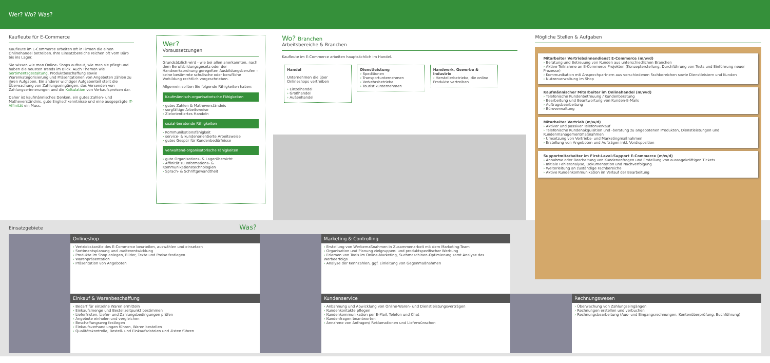Wer? Wo? Was?
Kaufleute für E-Commerce
Kaufleute im E-Commerce arbeiten oft in Firmen die einen Onlinehandel betreiben. Ihre Einsatzbereiche reichen oft vom Büro bis ins Lager.
Sie wissen wie man Online- Shops aufbaut, wie man sie pflegt und haben die neusten Trends im Blick. Auch Themen wie Sortimentsgestaltung, Produktbeschaffung sowie Warenkategorisierung und Präsentationen von Angeboten zählen zu ihren Aufgaben. Ein anderer wichtiger Aufgabenteil stellt die Überwachung von Zahlungseingängen, das Versenden von Zahlungserinnerungen und die Kalkulation von Verkaufspreisen dar.
Daher ist kaufmännisches Denken, ein gutes Zahlen- und Matheverständnis, gute Englischkenntnisse und eine ausgeprägte IT-Affinität ein Muss.
Wer?
Voraussetzungen
Grundsätzlich wird - wie bei allen anerkannten, nach dem Berufsbildungsgesetz oder der Handwerksordnung geregelten Ausbildungsberufen - keine bestimmte schulische oder berufliche Vorbildung rechtlich vorgeschrieben.
Allgemein sollten Sie folgende Fähigkeiten haben:
Kaufmännisch-organisatorische Fähigkeiten
gutes Zahlen & Matheverständnis
sorgfältige Arbeitsweise
Zielorientiertes Handeln
sozial-beratende Fähigkeiten
Kommunikationsfähigkeit
service- & kundenorientierte Arbeitsweise
gutes Gespür für Kundenbedürfnisse
verwaltend-organisatorische Fähigkeiten
gute Organisations- & Lagerübersicht
Affinität zu Informations- & Kommunikationstechnologien
Sprach- & Schriftgewandtheit
Wo? Branchen
Arbeitsbereiche & Branchen
Kaufleute im E-Commerce arbeiten hauptsächlich im Handel.
Handel
Unternehmen die über Onlineshops vertreiben
Einzelhandel
Großhandel
Außenhandel
Dienstleistung
Speditionen
Transportunternehmen
Verkehrsbetriebe
Touristikunternehmen
Handwerk, Gewerbe & Industrie
Herstellerbetriebe, die online Produkte vertreiben
Mögliche Stellen & Aufgaben
Mitarbeiter Vertriebsinnendienst E-Commerce (m/w/d)
Beratung und Betreuung von Kunden aus unterschiedlichen Branchen
Aktive Teilnahme an E-Commerce Projekten (Konzepterstellung, Durchführung von Tests und Einführung neuer Prozesse)
Kommunikation mit Ansprechpartnern aus verschiedenen Fachbereichen sowie Dienstleistern und Kunden
Nutzerverwaltung im Shop
Kaufmännischer Mitarbeiter im Onlinehandel (m/w/d)
Telefonische Kundenbetreuung / Kundenberatung
Bearbeitung und Beantwortung von Kunden-E-Mails
Auftragsbearbeitung
Büroverwaltung
Mitarbeiter Vertrieb (m/w/d)
Aktiver und passiver Telefonverkauf
Telefonische Kundenakquisition und -beratung zu angebotenen Produkten, Dienstleistungen und Kundenmanagementmaßnahmen
Umsetzung von Vertriebs- und Marketingmaßnahmen
Erstellung von Angeboten und Aufträgen inkl. Vordisposition
Supportmitarbeiter im First-Level-Support E-Commerce (m/w/d)
Annahme oder Bearbeitung von Kundenanfragen und Erstellung von aussagekräftigen Tickets
Initiale Fehleranalyse, Dokumentation und Nachverfolgung
Weiterleitung an zuständige Fachbereiche
Aktive Kundenkommunikation im Verlauf der Bearbeitung
Einsatzgebiete Was?
Onlineshop
Vertriebskanäle des E-Commerce beurteilen, auswählen und einsetzen
Sortimentsplanung und -weiterentwicklung
Produkte im Shop anlegen, Bilder, Texte und Preise festlegen
Warenpräsentation
Präsentation von Angeboten
Marketing & Controlling
Erstellung von Werbemaßnahmen in Zusammenarbeit mit dem Marketing-Team
Organisation und Planung zielgruppen- und produktspezifischer Werbung
Erlernen von Tools im Online-Marketing, Suchmaschinen-Optimierung samt Analyse des Werbeerfolgs
Analyse der Kennzahlen, ggf. Einleitung von Gegenmaßnahmen
Einkauf & Warenbeschaffung
Bedarf für einzelne Waren ermitteln
Einkaufsmenge und Bestellzeitpunkt bestimmen
Lieferfristen, Liefer- und Zahlungsbedingungen prüfen
Angebote einholen und vergleichen
Beschaffungsweg festlegen
Einkaufsverhandlungen führen, Waren bestellen
Qualitätskontrolle, Bestell- und Einkaufsdateien und -listen führen
Kundenservice
Anbahnung und Abwicklung von Online-Waren- und Dienstleistungsverträgen
Kundenkontakte pflegen
Kundenkommunikation per E-Mail, Telefon und Chat
Kundenfragen beantworten
Annahme von Anfragen/ Reklamationen und Lieferwünschen
Rechnungswesen
Überwachung von Zahlungseingängen
Rechnungen erstellen und verbuchen
Rechnungsbearbeitung (Aus- und Eingangsrechnungen, Kontenüberprüfung, Buchführung)